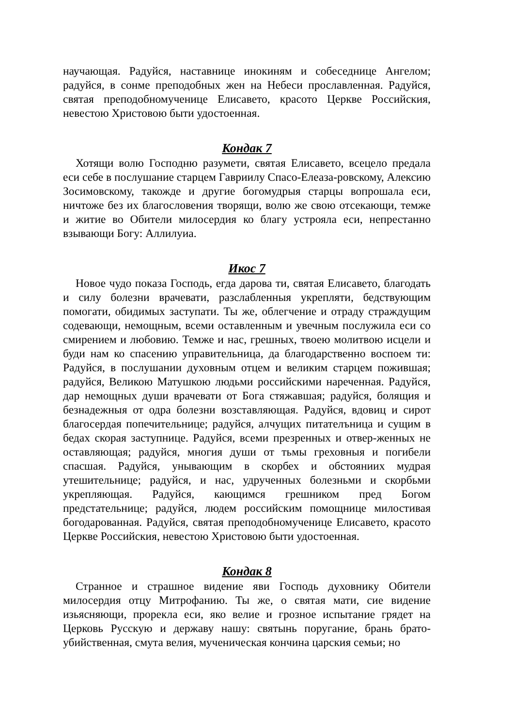научающая. Радуйся, наставнице инокиням и собеседнице Ангелом; радуйся, в сонме преподобных жен на Небеси прославленная. Радуйся, святая преподобномученице Елисавето, красото Церкве Российския, невестою Христовою быти удостоенная.
Кондак 7
Хотящи волю Господню разумети, святая Елисавето, всецело предала еси себе в послушание старцем Гавриилу Спасо-Елеаза-ровскому, Алексию Зосимовскому, такожде и другие богомудрыя старцы вопрошала еси, ничтоже без их благословения творящи, волю же свою отсекающи, темже и житие во Обители милосердия ко благу устрояла еси, непрестанно взывающи Богу: Аллилуиа.
Икос 7
Новое чудо показа Господь, егда дарова ти, святая Елисавето, благодать и силу болезни врачевати, разслабленныя укрепляти, бедствующим помогати, обидимых заступати. Ты же, облегчение и отраду страждущим содевающи, немощным, всеми оставленным и увечным послужила еси со смирением и любовию. Темже и нас, грешных, твоею молитвою исцели и буди нам ко спасению управительница, да благодарственно воспоем ти: Радуйся, в послушании духовным отцем и великим старцем пожившая; радуйся, Великою Матушкою людьми российскими нареченная. Радуйся, дар немощных души врачевати от Бога стяжавшая; радуйся, болящия и безнадежныя от одра болезни возставляющая. Радуйся, вдовиц и сирот благосердая попечительнице; радуйся, алчущих питателъница и сущим в бедах скорая заступнице. Радуйся, всеми презренных и отвер-женных не оставляющая; радуйся, многия души от тьмы греховныя и погибели спасшая. Радуйся, унывающим в скорбех и обстояниих мудрая утешительнице; радуйся, и нас, удрученных болезньми и скорбьми укрепляющая. Радуйся, кающимся грешником пред Богом предстательнице; радуйся, людем российским помощнице милостивая богодарованная. Радуйся, святая преподобномученице Елисавето, красото Церкве Российския, невестою Христовою быти удостоенная.
Кондак 8
Странное и страшное видение яви Господь духовнику Обители милосердия отцу Митрофанию. Ты же, о святая мати, сие видение изьясняющи, прорекла еси, яко велие и грозное испытание грядет на Церковь Русскую и державу нашу: святынь поругание, брань брато-убийственная, смута велия, мученическая кончина царския семьи; но